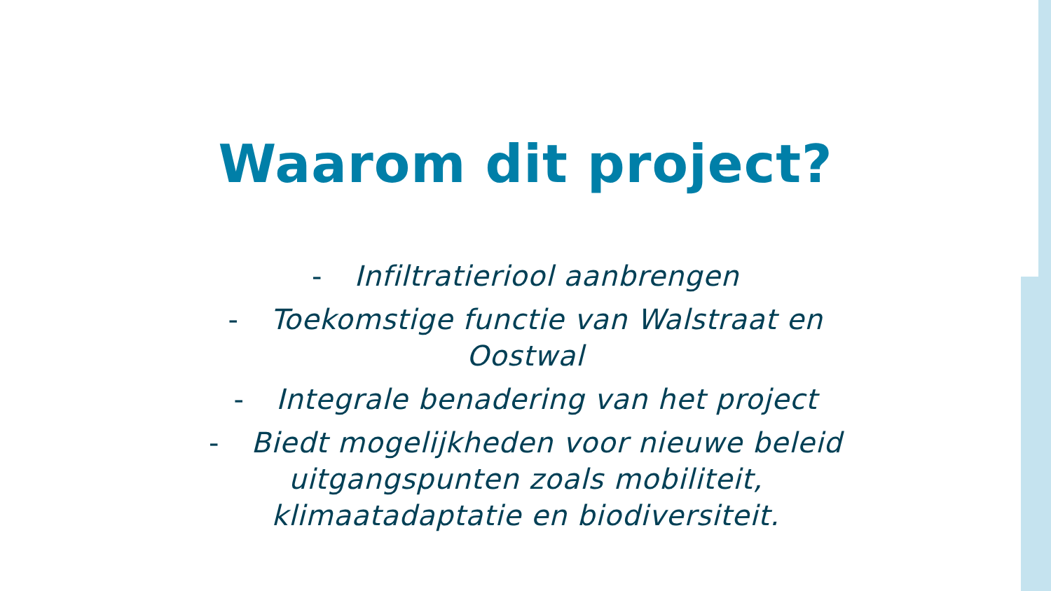Waarom dit project?
- Infiltratieriool aanbrengen
- Toekomstige functie van Walstraat en
Oostwal
- Integrale benadering van het project
- Biedt mogelijkheden voor nieuwe beleid
uitgangspunten zoals mobiliteit,
klimaatadaptatie en biodiversiteit.